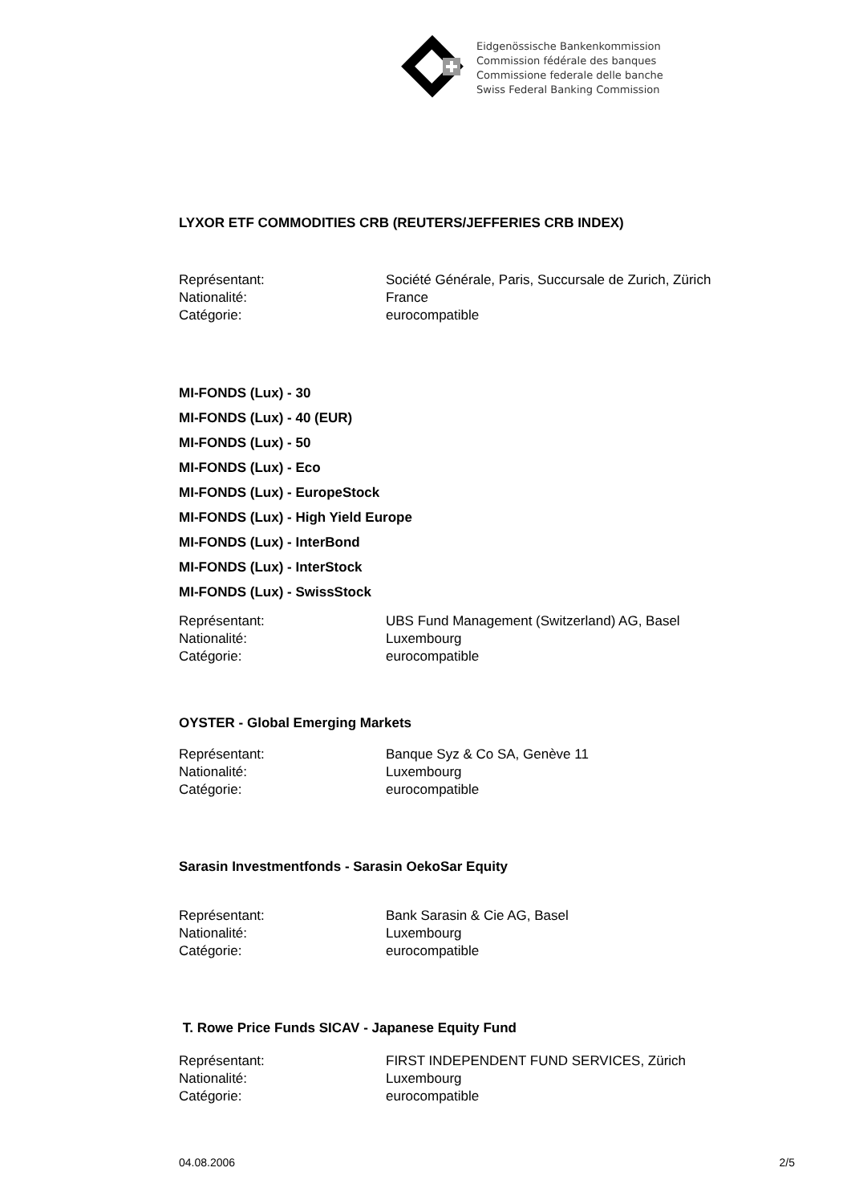Eidgenössische Bankenkommission
Commission fédérale des banques
Commissione federale delle banche
Swiss Federal Banking Commission
LYXOR ETF COMMODITIES CRB (REUTERS/JEFFERIES CRB INDEX)
Représentant: Société Générale, Paris, Succursale de Zurich, Zürich
Nationalité: France
Catégorie: eurocompatible
MI-FONDS (Lux) - 30
MI-FONDS (Lux) - 40 (EUR)
MI-FONDS (Lux) - 50
MI-FONDS (Lux) - Eco
MI-FONDS (Lux) - EuropeStock
MI-FONDS (Lux) - High Yield Europe
MI-FONDS (Lux) - InterBond
MI-FONDS (Lux) - InterStock
MI-FONDS (Lux) - SwissStock
Représentant: UBS Fund Management (Switzerland) AG, Basel
Nationalité: Luxembourg
Catégorie: eurocompatible
OYSTER - Global Emerging Markets
Représentant: Banque Syz & Co SA, Genève 11
Nationalité: Luxembourg
Catégorie: eurocompatible
Sarasin Investmentfonds - Sarasin OekoSar Equity
Représentant: Bank Sarasin & Cie AG, Basel
Nationalité: Luxembourg
Catégorie: eurocompatible
T. Rowe Price Funds SICAV - Japanese Equity Fund
Représentant: FIRST INDEPENDENT FUND SERVICES, Zürich
Nationalité: Luxembourg
Catégorie: eurocompatible
04.08.2006 2/5